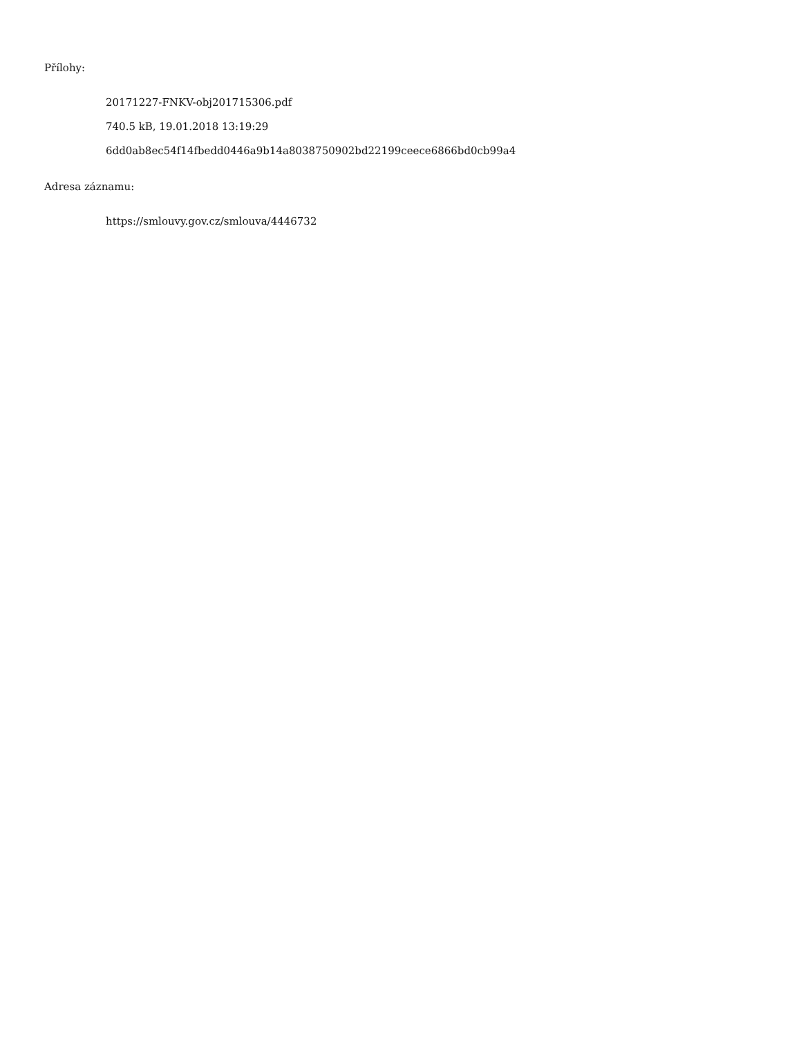Přílohy:
20171227-FNKV-obj201715306.pdf
740.5 kB, 19.01.2018 13:19:29
6dd0ab8ec54f14fbedd0446a9b14a8038750902bd22199ceece6866bd0cb99a4
Adresa záznamu:
https://smlouvy.gov.cz/smlouva/4446732